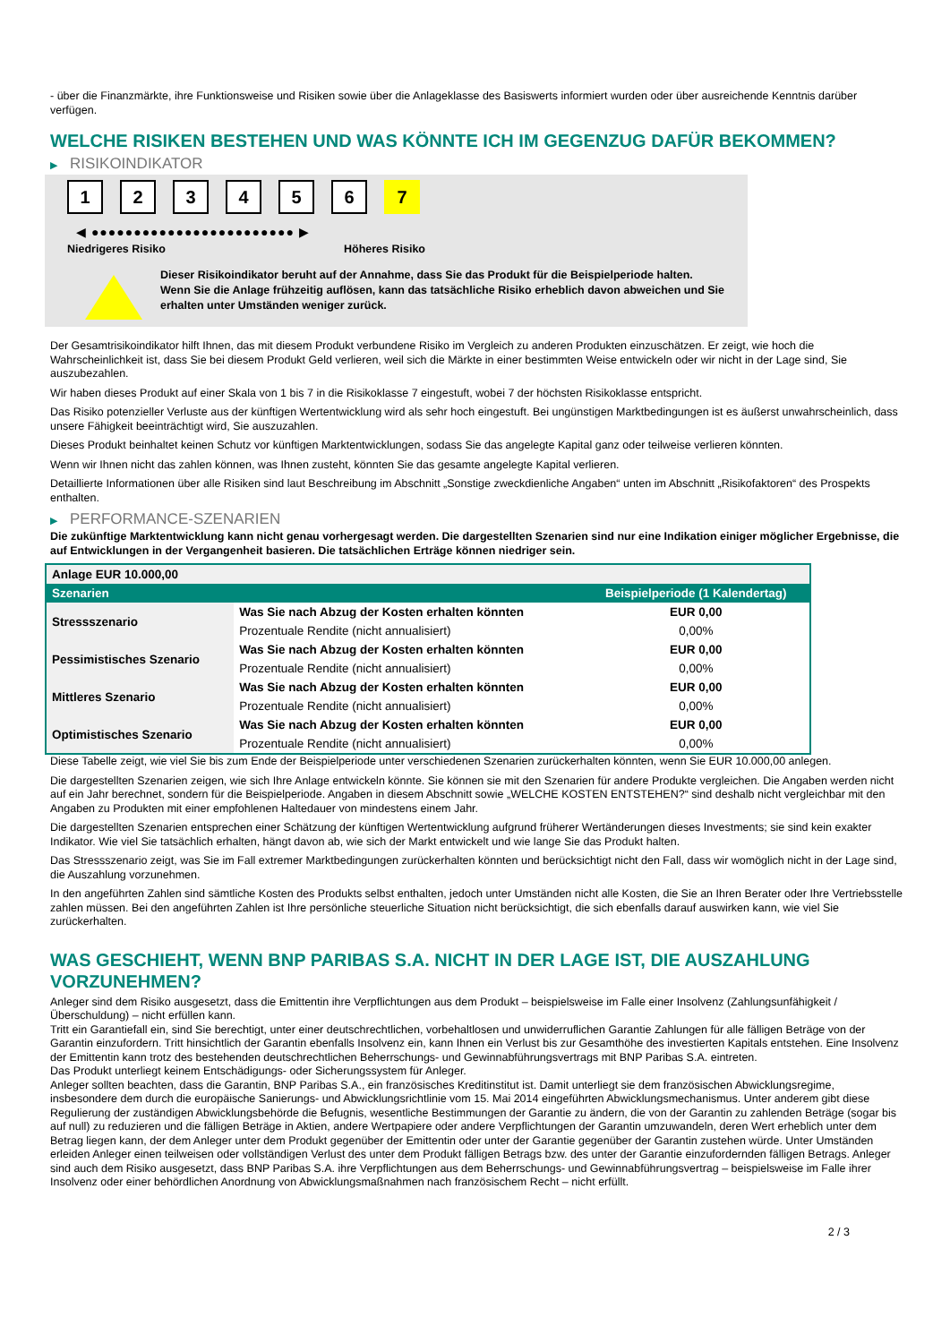- über die Finanzmärkte, ihre Funktionsweise und Risiken sowie über die Anlageklasse des Basiswerts informiert wurden oder über ausreichende Kenntnis darüber verfügen.
WELCHE RISIKEN BESTEHEN UND WAS KÖNNTE ICH IM GEGENZUG DAFÜR BEKOMMEN?
▶ RISIKOINDIKATOR
123456 7
◀ ●●●●●●●●●●●●●●●●●●●●●●●● ▶
Niedrigeres Risiko Höheres Risiko
Dieser Risikoindikator beruht auf der Annahme, dass Sie das Produkt für die Beispielperiode halten.
Wenn Sie die Anlage frühzeitig auflösen, kann das tatsächliche Risiko erheblich davon abweichen und Sie erhalten unter Umständen weniger zurück.
Der Gesamtrisikoindikator hilft Ihnen, das mit diesem Produkt verbundene Risiko im Vergleich zu anderen Produkten einzuschätzen. Er zeigt, wie hoch die Wahrscheinlichkeit ist, dass Sie bei diesem Produkt Geld verlieren, weil sich die Märkte in einer bestimmten Weise entwickeln oder wir nicht in der Lage sind, Sie auszubezahlen.
Wir haben dieses Produkt auf einer Skala von 1 bis 7 in die Risikoklasse 7 eingestuft, wobei 7 der höchsten Risikoklasse entspricht.
Das Risiko potenzieller Verluste aus der künftigen Wertentwicklung wird als sehr hoch eingestuft. Bei ungünstigen Marktbedingungen ist es äußerst unwahrscheinlich, dass unsere Fähigkeit beeinträchtigt wird, Sie auszuzahlen.
Dieses Produkt beinhaltet keinen Schutz vor künftigen Marktentwicklungen, sodass Sie das angelegte Kapital ganz oder teilweise verlieren könnten.
Wenn wir Ihnen nicht das zahlen können, was Ihnen zusteht, könnten Sie das gesamte angelegte Kapital verlieren.
Detaillierte Informationen über alle Risiken sind laut Beschreibung im Abschnitt „Sonstige zweckdienliche Angaben“ unten im Abschnitt „Risikofaktoren“ des Prospekts enthalten.
▶ PERFORMANCE-SZENARIEN
Die zukünftige Marktentwicklung kann nicht genau vorhergesagt werden. Die dargestellten Szenarien sind nur eine Indikation einiger möglicher Ergebnisse, die auf Entwicklungen in der Vergangenheit basieren. Die tatsächlichen Erträge können niedriger sein.
| Anlage EUR 10.000,00 | | |
| --- | --- | --- |
| Szenarien | | Beispielperiode (1 Kalendertag) |
| Stressszenario | Was Sie nach Abzug der Kosten erhalten könnten | EUR 0,00 |
| | Prozentuale Rendite (nicht annualisiert) | 0,00% |
| Pessimistisches Szenario | Was Sie nach Abzug der Kosten erhalten könnten | EUR 0,00 |
| | Prozentuale Rendite (nicht annualisiert) | 0,00% |
| Mittleres Szenario | Was Sie nach Abzug der Kosten erhalten könnten | EUR 0,00 |
| | Prozentuale Rendite (nicht annualisiert) | 0,00% |
| Optimistisches Szenario | Was Sie nach Abzug der Kosten erhalten könnten | EUR 0,00 |
| | Prozentuale Rendite (nicht annualisiert) | 0,00% |
Diese Tabelle zeigt, wie viel Sie bis zum Ende der Beispielperiode unter verschiedenen Szenarien zurückerhalten könnten, wenn Sie EUR 10.000,00 anlegen.
Die dargestellten Szenarien zeigen, wie sich Ihre Anlage entwickeln könnte. Sie können sie mit den Szenarien für andere Produkte vergleichen. Die Angaben werden nicht auf ein Jahr berechnet, sondern für die Beispielperiode. Angaben in diesem Abschnitt sowie „WELCHE KOSTEN ENTSTEHEN?“ sind deshalb nicht vergleichbar mit den Angaben zu Produkten mit einer empfohlenen Haltedauer von mindestens einem Jahr.
Die dargestellten Szenarien entsprechen einer Schätzung der künftigen Wertentwicklung aufgrund früherer Wertänderungen dieses Investments; sie sind kein exakter Indikator. Wie viel Sie tatsächlich erhalten, hängt davon ab, wie sich der Markt entwickelt und wie lange Sie das Produkt halten.
Das Stressszenario zeigt, was Sie im Fall extremer Marktbedingungen zurückerhalten könnten und berücksichtigt nicht den Fall, dass wir womöglich nicht in der Lage sind, die Auszahlung vorzunehmen.
In den angeführten Zahlen sind sämtliche Kosten des Produkts selbst enthalten, jedoch unter Umständen nicht alle Kosten, die Sie an Ihren Berater oder Ihre Vertriebsstelle zahlen müssen. Bei den angeführten Zahlen ist Ihre persönliche steuerliche Situation nicht berücksichtigt, die sich ebenfalls darauf auswirken kann, wie viel Sie zurückerhalten.
WAS GESCHIEHT, WENN BNP PARIBAS S.A. NICHT IN DER LAGE IST, DIE AUSZAHLUNG VORZUNEHMEN?
Anleger sind dem Risiko ausgesetzt, dass die Emittentin ihre Verpflichtungen aus dem Produkt – beispielsweise im Falle einer Insolvenz (Zahlungsunfähigkeit / Überschuldung) – nicht erfüllen kann.
Tritt ein Garantiefall ein, sind Sie berechtigt, unter einer deutschrechtlichen, vorbehaltlosen und unwiderruflichen Garantie Zahlungen für alle fälligen Beträge von der Garantin einzufordern. Tritt hinsichtlich der Garantin ebenfalls Insolvenz ein, kann Ihnen ein Verlust bis zur Gesamthöhe des investierten Kapitals entstehen. Eine Insolvenz der Emittentin kann trotz des bestehenden deutschrechtlichen Beherrschungs- und Gewinnabführungsvertrags mit BNP Paribas S.A. eintreten.
Das Produkt unterliegt keinem Entschädigungs- oder Sicherungssystem für Anleger.
Anleger sollten beachten, dass die Garantin, BNP Paribas S.A., ein französisches Kreditinstitut ist. Damit unterliegt sie dem französischen Abwicklungsregime, insbesondere dem durch die europäische Sanierungs- und Abwicklungsrichtlinie vom 15. Mai 2014 eingeführten Abwicklungsmechanismus. Unter anderem gibt diese Regulierung der zuständigen Abwicklungsbehörde die Befugnis, wesentliche Bestimmungen der Garantie zu ändern, die von der Garantin zu zahlenden Beträge (sogar bis auf null) zu reduzieren und die fälligen Beträge in Aktien, andere Wertpapiere oder andere Verpflichtungen der Garantin umzuwandeln, deren Wert erheblich unter dem Betrag liegen kann, der dem Anleger unter dem Produkt gegenüber der Emittentin oder unter der Garantie gegenüber der Garantin zustehen würde. Unter Umständen erleiden Anleger einen teilweisen oder vollständigen Verlust des unter dem Produkt fälligen Betrags bzw. des unter der Garantie einzufordernden fälligen Betrags. Anleger sind auch dem Risiko ausgesetzt, dass BNP Paribas S.A. ihre Verpflichtungen aus dem Beherrschungs- und Gewinnabführungsvertrag – beispielsweise im Falle ihrer Insolvenz oder einer behördlichen Anordnung von Abwicklungsmaßnahmen nach französischem Recht – nicht erfüllt.
2 / 3